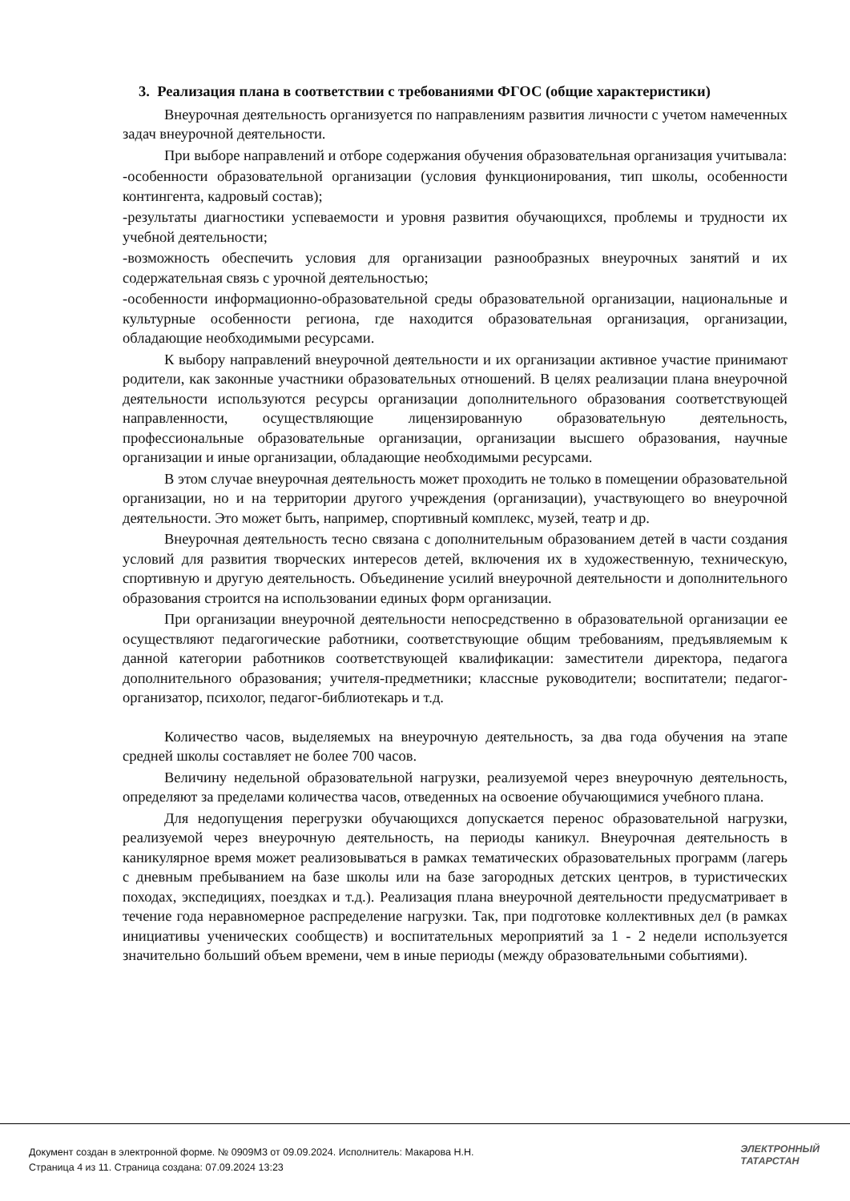3. Реализация плана в соответствии с требованиями ФГОС (общие характеристики)
Внеурочная деятельность организуется по направлениям развития личности с учетом намеченных задач внеурочной деятельности.
При выборе направлений и отборе содержания обучения образовательная организация учитывала:
-особенности образовательной организации (условия функционирования, тип школы, особенности контингента, кадровый состав);
-результаты диагностики успеваемости и уровня развития обучающихся, проблемы и трудности их учебной деятельности;
-возможность обеспечить условия для организации разнообразных внеурочных занятий и их содержательная связь с урочной деятельностью;
-особенности информационно-образовательной среды образовательной организации, национальные и культурные особенности региона, где находится образовательная организация, организации, обладающие необходимыми ресурсами.
К выбору направлений внеурочной деятельности и их организации активное участие принимают родители, как законные участники образовательных отношений. В целях реализации плана внеурочной деятельности используются ресурсы организации дополнительного образования соответствующей направленности, осуществляющие лицензированную образовательную деятельность, профессиональные образовательные организации, организации высшего образования, научные организации и иные организации, обладающие необходимыми ресурсами.
В этом случае внеурочная деятельность может проходить не только в помещении образовательной организации, но и на территории другого учреждения (организации), участвующего во внеурочной деятельности. Это может быть, например, спортивный комплекс, музей, театр и др.
Внеурочная деятельность тесно связана с дополнительным образованием детей в части создания условий для развития творческих интересов детей, включения их в художественную, техническую, спортивную и другую деятельность. Объединение усилий внеурочной деятельности и дополнительного образования строится на использовании единых форм организации.
При организации внеурочной деятельности непосредственно в образовательной организации ее осуществляют педагогические работники, соответствующие общим требованиям, предъявляемым к данной категории работников соответствующей квалификации: заместители директора, педагога дополнительного образования; учителя-предметники; классные руководители; воспитатели; педагог-организатор, психолог, педагог-библиотекарь и т.д.
Количество часов, выделяемых на внеурочную деятельность, за два года обучения на этапе средней школы составляет не более 700 часов.
Величину недельной образовательной нагрузки, реализуемой через внеурочную деятельность, определяют за пределами количества часов, отведенных на освоение обучающимися учебного плана.
Для недопущения перегрузки обучающихся допускается перенос образовательной нагрузки, реализуемой через внеурочную деятельность, на периоды каникул. Внеурочная деятельность в каникулярное время может реализовываться в рамках тематических образовательных программ (лагерь с дневным пребыванием на базе школы или на базе загородных детских центров, в туристических походах, экспедициях, поездках и т.д.). Реализация плана внеурочной деятельности предусматривает в течение года неравномерное распределение нагрузки. Так, при подготовке коллективных дел (в рамках инициативы ученических сообществ) и воспитательных мероприятий за 1 - 2 недели используется значительно больший объем времени, чем в иные периоды (между образовательными событиями).
Документ создан в электронной форме. № 0909М3 от 09.09.2024. Исполнитель: Макарова Н.Н.
Страница 4 из 11. Страница создана: 07.09.2024 13:23
ЭЛЕКТРОННЫЙ
ТАТАРСТАН